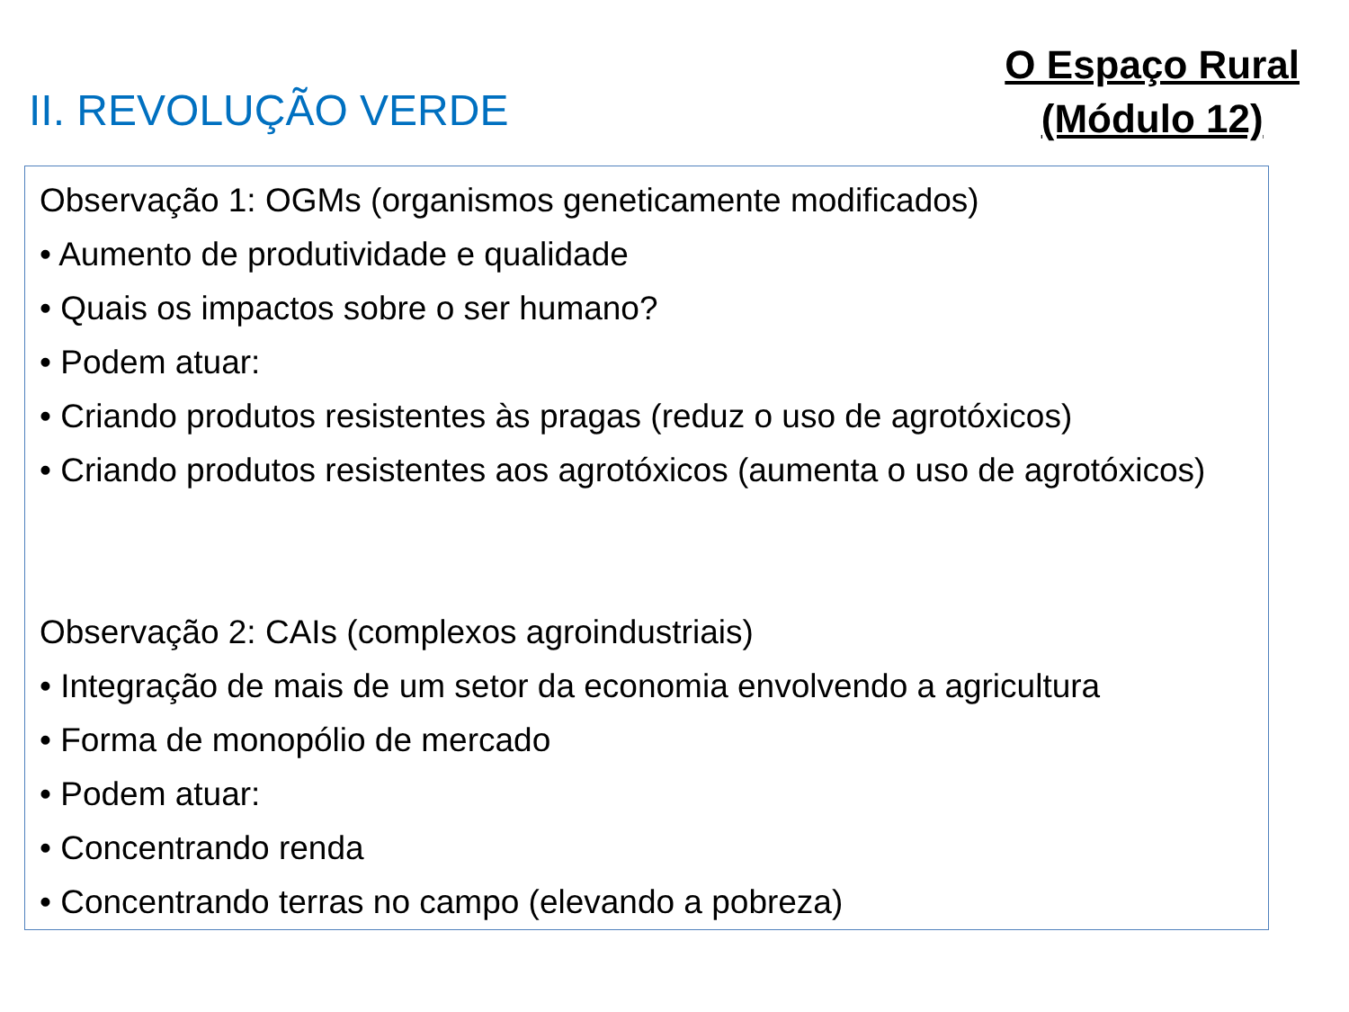II. REVOLUÇÃO VERDE
O Espaço Rural
(Módulo 12)
Observação 1: OGMs (organismos geneticamente modificados)
• Aumento de produtividade e qualidade
• Quais os impactos sobre o ser humano?
• Podem atuar:
• Criando produtos resistentes às pragas (reduz o uso de agrotóxicos)
• Criando produtos resistentes aos agrotóxicos (aumenta o uso de agrotóxicos)
Observação 2: CAIs (complexos agroindustriais)
• Integração de mais de um setor da economia envolvendo a agricultura
• Forma de monopólio de mercado
• Podem atuar:
• Concentrando renda
• Concentrando terras no campo (elevando a pobreza)